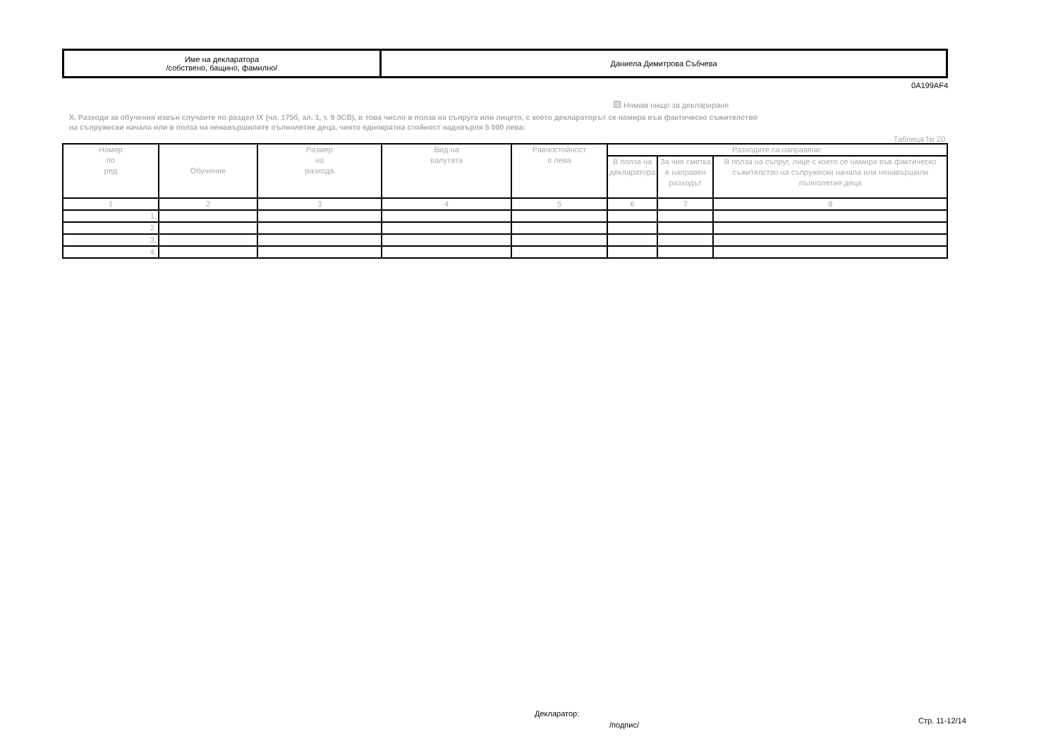| Име на декларатора /собствено, бащино, фамилно/ | Даниела Димитрова Събчева |
0A199AF4
Нямам нищо за деклариране
X. Разходи за обучения извън случаите по раздел IX (чл. 175б, ал. 1, т. 9 ЗСВ), в това число в полза на съпруга или лицето, с което деклараторът се намира във фактическо съжителство
на съпружески начала или в полза на ненавършилите пълнолетие деца, чиято еднократна стойност надхвърля 5 000 лева:
Таблица № 20
| Номер по ред | Обучение | Размер на разхода | Вид на валутата | Равностойност в лева | Разходите са направени: | | |
| --- | --- | --- | --- | --- | --- | --- | --- |
| | | | | | В полза на декларатора | За чия сметка е направен разходът | В полза на съпруг, лице с което се намира във фактическо съжителство на съпружески начала или ненавършили пълнолетие деца |
| 1 | 2 | 3 | 4 | 5 | 6 | 7 | 8 |
| 1. | | | | | | | |
| 2. | | | | | | | |
| 3. | | | | | | | |
| 4. | | | | | | | |
Декларатор:
/подпис/ Стр. 11-12/14